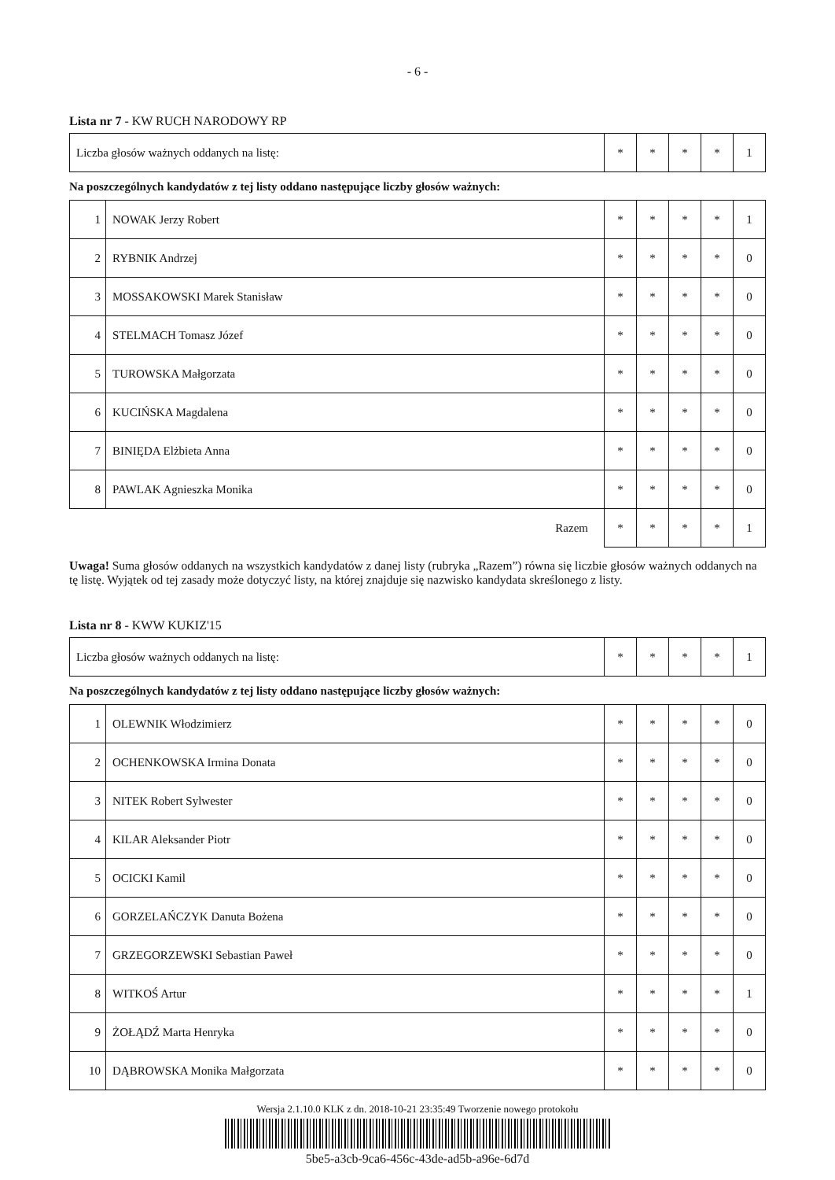- 6 -
Lista nr 7 - KW RUCH NARODOWY RP
| Liczba głosów ważnych oddanych na listę: | * | * | * | * | 1 |
Na poszczególnych kandydatów z tej listy oddano następujące liczby głosów ważnych:
| 1 | NOWAK Jerzy Robert | * | * | * | * | 1 |
| 2 | RYBNIK Andrzej | * | * | * | * | 0 |
| 3 | MOSSAKOWSKI Marek Stanisław | * | * | * | * | 0 |
| 4 | STELMACH Tomasz Józef | * | * | * | * | 0 |
| 5 | TUROWSKA Małgorzata | * | * | * | * | 0 |
| 6 | KUCIŃSKA Magdalena | * | * | * | * | 0 |
| 7 | BINIĘDA Elżbieta Anna | * | * | * | * | 0 |
| 8 | PAWLAK Agnieszka Monika | * | * | * | * | 0 |
| Razem | | * | * | * | * | 1 |
Uwaga! Suma głosów oddanych na wszystkich kandydatów z danej listy (rubryka „Razem”) równa się liczbie głosów ważnych oddanych na tę listę. Wyjątek od tej zasady może dotyczyć listy, na której znajduje się nazwisko kandydata skreślonego z listy.
Lista nr 8 - KWW KUKIZ'15
| Liczba głosów ważnych oddanych na listę: | * | * | * | * | 1 |
Na poszczególnych kandydatów z tej listy oddano następujące liczby głosów ważnych:
| 1 | OLEWNIK Włodzimierz | * | * | * | * | 0 |
| 2 | OCHENKOWSKA Irmina Donata | * | * | * | * | 0 |
| 3 | NITEK Robert Sylwester | * | * | * | * | 0 |
| 4 | KILAR Aleksander Piotr | * | * | * | * | 0 |
| 5 | OCICKI Kamil | * | * | * | * | 0 |
| 6 | GORZELAŃCZYK Danuta Bożena | * | * | * | * | 0 |
| 7 | GRZEGORZEWSKI Sebastian Paweł | * | * | * | * | 0 |
| 8 | WITKOŚ Artur | * | * | * | * | 1 |
| 9 | ŻOŁĄDŹ Marta Henryka | * | * | * | * | 0 |
| 10 | DĄBROWSKA Monika Małgorzata | * | * | * | * | 0 |
Wersja 2.1.10.0 KLK z dn. 2018-10-21 23:35:49 Tworzenie nowego protokołu
5be5-a3cb-9ca6-456c-43de-ad5b-a96e-6d7d